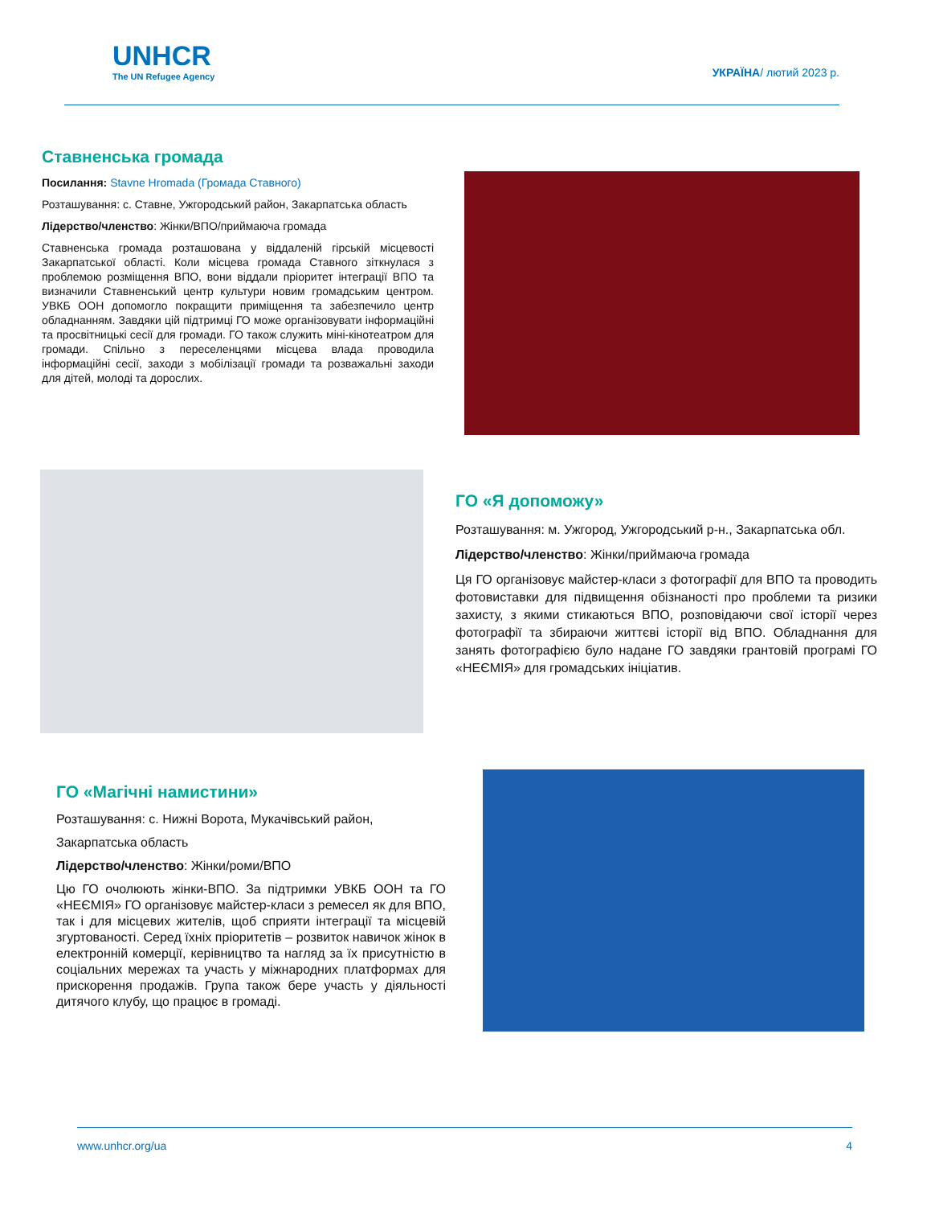UNHCR
The UN Refugee Agency
УКРАЇНА/ лютий 2023 р.
Ставненська громада
Посилання: Stavne Hromada (Громада Ставного)
Розташування: с. Ставне, Ужгородський район, Закарпатська область
Лідерство/членство: Жінки/ВПО/приймаюча громада
Ставненська громада розташована у віддаленій гірській місцевості Закарпатської області. Коли місцева громада Ставного зіткнулася з проблемою розміщення ВПО, вони віддали пріоритет інтеграції ВПО та визначили Ставненський центр культури новим громадським центром. УВКБ ООН допомогло покращити приміщення та забезпечило центр обладнанням. Завдяки цій підтримці ГО може організовувати інформаційні та просвітницькі сесії для громади. ГО також служить міні-кінотеатром для громади. Спільно з переселенцями місцева влада проводила інформаційні сесії, заходи з мобілізації громади та розважальні заходи для дітей, молоді та дорослих.
ГО «Я допоможу»
Розташування: м. Ужгород, Ужгородський р-н., Закарпатська обл.
Лідерство/членство: Жінки/приймаюча громада
Ця ГО організовує майстер-класи з фотографії для ВПО та проводить фотовиставки для підвищення обізнаності про проблеми та ризики захисту, з якими стикаються ВПО, розповідаючи свої історії через фотографії та збираючи життєві історії від ВПО. Обладнання для занять фотографією було надане ГО завдяки грантовій програмі ГО «НЕЄМІЯ» для громадських ініціатив.
ГО «Магічні намистини»
Розташування: с. Нижні Ворота, Мукачівський район,
Закарпатська область
Лідерство/членство: Жінки/роми/ВПО
Цю ГО очолюють жінки-ВПО. За підтримки УВКБ ООН та ГО «НЕЄМІЯ» ГО організовує майстер-класи з ремесел як для ВПО, так і для місцевих жителів, щоб сприяти інтеграції та місцевій згуртованості. Серед їхніх пріоритетів – розвиток навичок жінок в електронній комерції, керівництво та нагляд за їх присутністю в соціальних мережах та участь у міжнародних платформах для прискорення продажів. Група також бере участь у діяльності дитячого клубу, що працює в громаді.
www.unhcr.org/ua 4